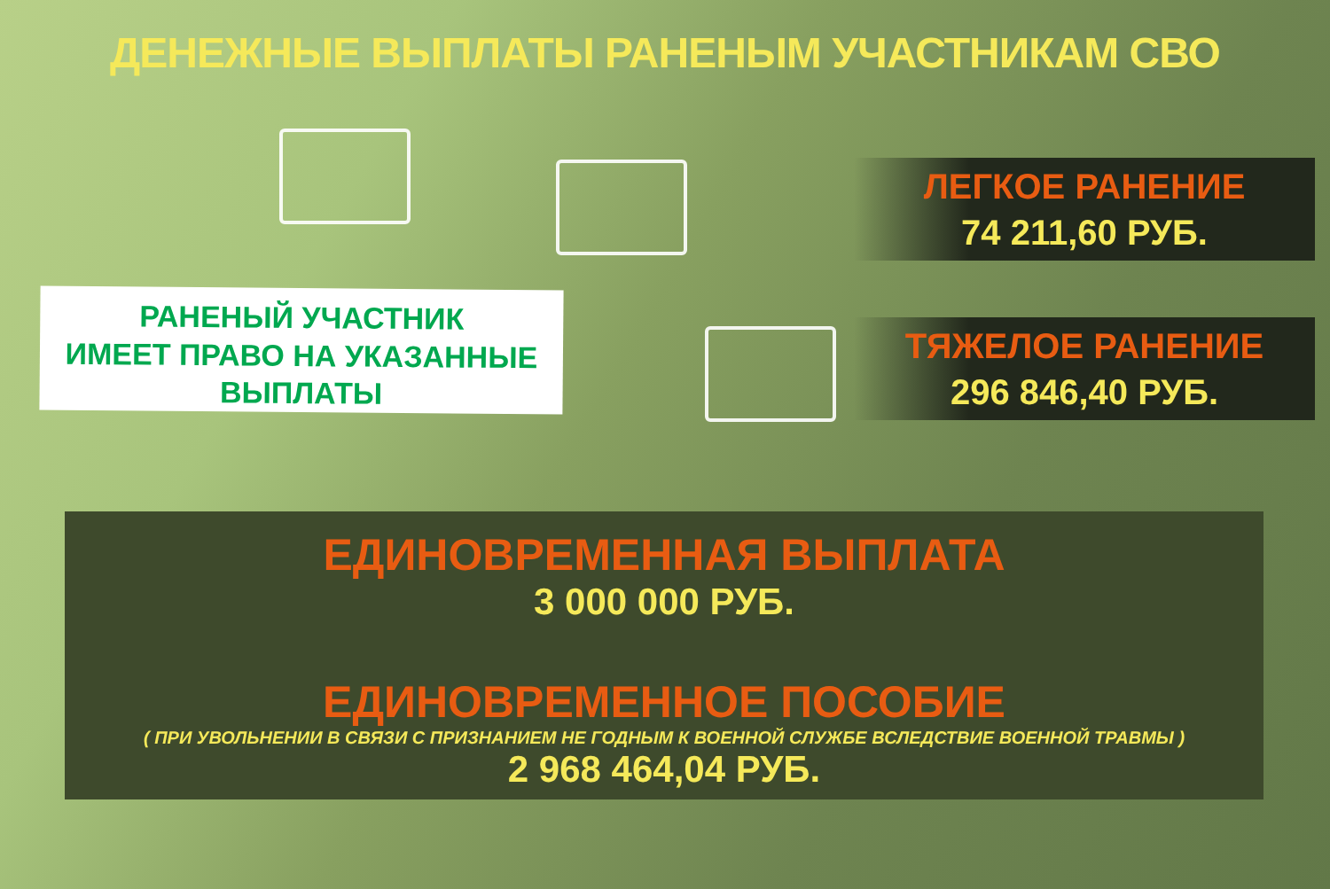ДЕНЕЖНЫЕ ВЫПЛАТЫ РАНЕНЫМ УЧАСТНИКАМ СВО
РАНЕНЫЙ УЧАСТНИК
ИМЕЕТ ПРАВО НА УКАЗАННЫЕ
ВЫПЛАТЫ
ЛЕГКОЕ РАНЕНИЕ
74 211,60 РУБ.
ТЯЖЕЛОЕ РАНЕНИЕ
296 846,40 РУБ.
ЕДИНОВРЕМЕННАЯ ВЫПЛАТА
3 000 000 РУБ.
ЕДИНОВРЕМЕННОЕ ПОСОБИЕ
( ПРИ УВОЛЬНЕНИИ В СВЯЗИ С ПРИЗНАНИЕМ НЕ ГОДНЫМ К ВОЕННОЙ СЛУЖБЕ ВСЛЕДСТВИЕ ВОЕННОЙ ТРАВМЫ )
2 968 464,04 РУБ.